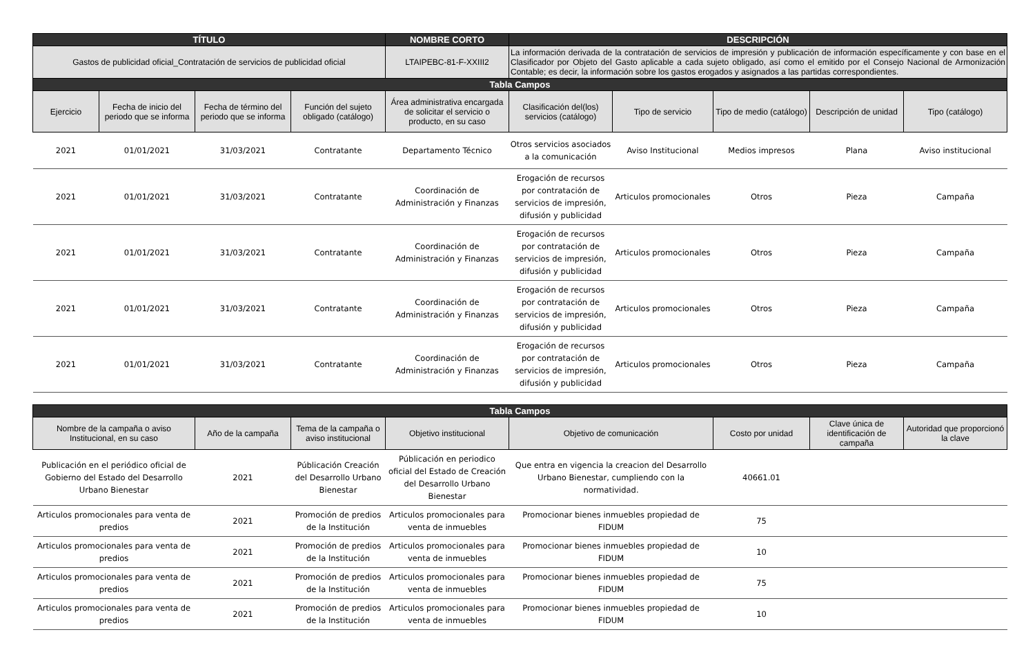| TÍTULO | | | | NOMBRE CORTO | DESCRIPCIÓN | | | | |
| --- | --- | --- | --- | --- | --- | --- | --- | --- | --- |
| Gastos de publicidad oficial_Contratación de servicios de publicidad oficial | | | | LTAIPEBC-81-F-XXIII2 | La información derivada de la contratación de servicios de impresión y publicación de información específicamente y con base en el Clasificador por Objeto del Gasto aplicable a cada sujeto obligado, así como el emitido por el Consejo Nacional de Armonización Contable; es decir, la información sobre los gastos erogados y asignados a las partidas correspondientes. | | | | |
| Tabla Campos | | | | | | | | | |
| Ejercicio | Fecha de inicio del periodo que se informa | Fecha de término del periodo que se informa | Función del sujeto obligado (catálogo) | Área administrativa encargada de solicitar el servicio o producto, en su caso | Clasificación del(los) servicios (catálogo) | Tipo de servicio | Tipo de medio (catálogo) | Descripción de unidad | Tipo (catálogo) |
| 2021 | 01/01/2021 | 31/03/2021 | Contratante | Departamento Técnico | Otros servicios asociados a la comunicación | Aviso Institucional | Medios impresos | Plana | Aviso institucional |
| 2021 | 01/01/2021 | 31/03/2021 | Contratante | Coordinación de Administración y Finanzas | Erogación de recursos por contratación de servicios de impresión, difusión y publicidad | Articulos promocionales | Otros | Pieza | Campaña |
| 2021 | 01/01/2021 | 31/03/2021 | Contratante | Coordinación de Administración y Finanzas | Erogación de recursos por contratación de servicios de impresión, difusión y publicidad | Articulos promocionales | Otros | Pieza | Campaña |
| 2021 | 01/01/2021 | 31/03/2021 | Contratante | Coordinación de Administración y Finanzas | Erogación de recursos por contratación de servicios de impresión, difusión y publicidad | Articulos promocionales | Otros | Pieza | Campaña |
| 2021 | 01/01/2021 | 31/03/2021 | Contratante | Coordinación de Administración y Finanzas | Erogación de recursos por contratación de servicios de impresión, difusión y publicidad | Articulos promocionales | Otros | Pieza | Campaña |
| Tabla Campos | | | | | | | |
| Nombre de la campaña o aviso Institucional, en su caso | Año de la campaña | Tema de la campaña o aviso institucional | Objetivo institucional | Objetivo de comunicación | Costo por unidad | Clave única de identificación de campaña | Autoridad que proporcionó la clave |
| Publicación en el periódico oficial de Gobierno del Estado del Desarrollo Urbano Bienestar | 2021 | Públicación Creación del Desarrollo Urbano Bienestar | Públicación en periodico oficial del Estado de Creación del Desarrollo Urbano Bienestar | Que entra en vigencia la creacion del Desarrollo Urbano Bienestar, cumpliendo con la normatividad. | 40661.01 | | |
| Articulos promocionales para venta de predios | 2021 | Promoción de predios de la Institución | Articulos promocionales para venta de inmuebles | Promocionar bienes inmuebles propiedad de FIDUM | 75 | | |
| Articulos promocionales para venta de predios | 2021 | Promoción de predios de la Institución | Articulos promocionales para venta de inmuebles | Promocionar bienes inmuebles propiedad de FIDUM | 10 | | |
| Articulos promocionales para venta de predios | 2021 | Promoción de predios de la Institución | Articulos promocionales para venta de inmuebles | Promocionar bienes inmuebles propiedad de FIDUM | 75 | | |
| Articulos promocionales para venta de predios | 2021 | Promoción de predios de la Institución | Articulos promocionales para venta de inmuebles | Promocionar bienes inmuebles propiedad de FIDUM | 10 | | |